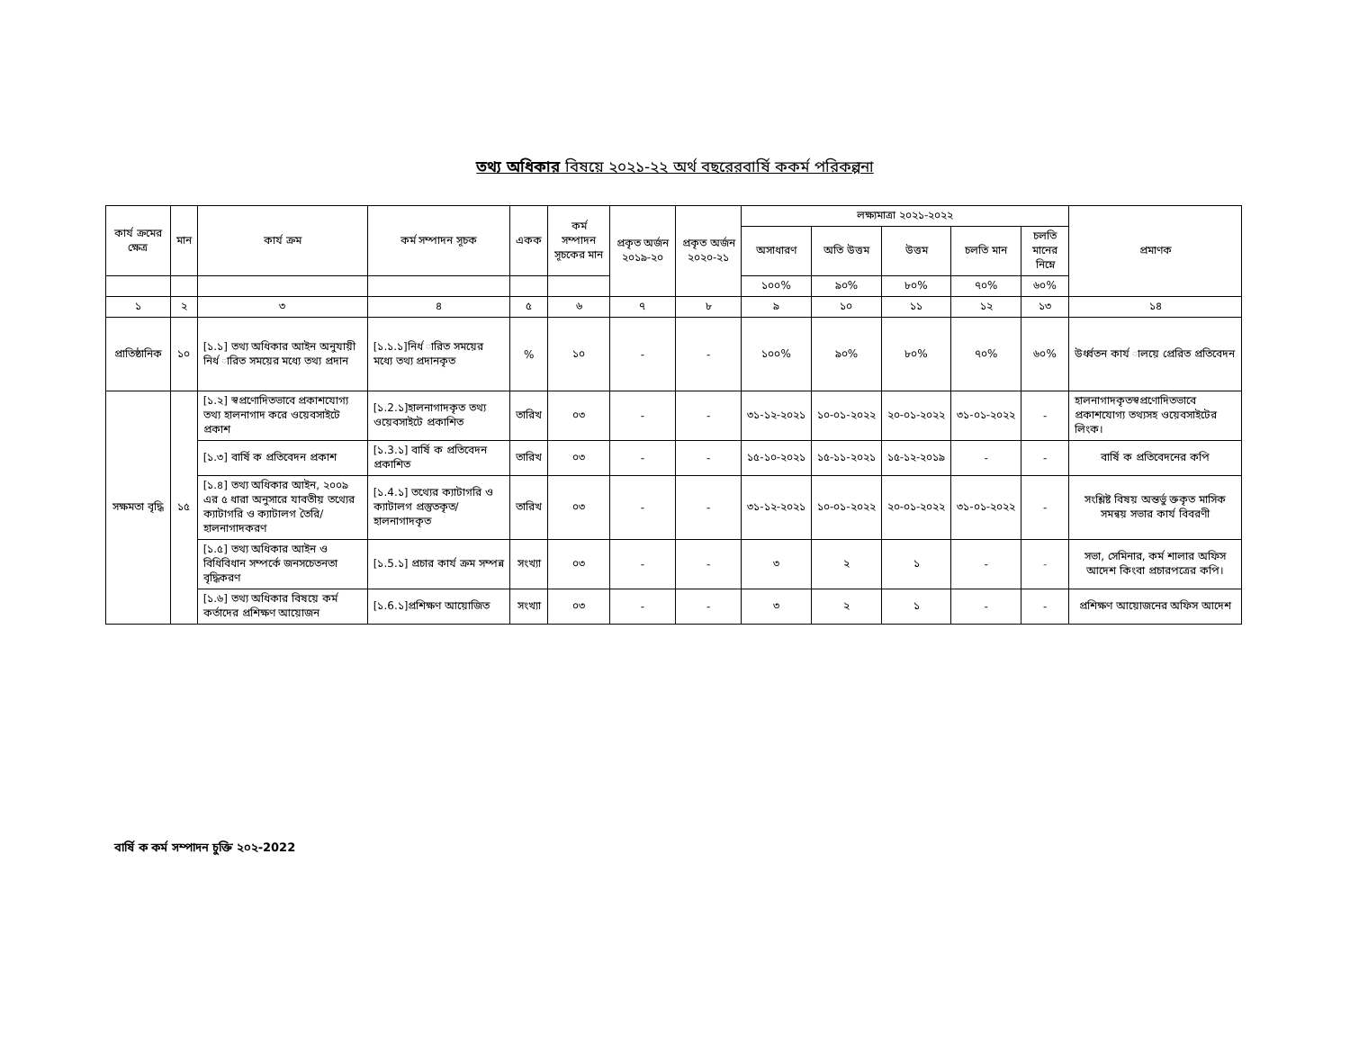তথ্য অধিকার বিষয়ে ২০২১-২২ অর্থ বছরেরবার্ষি ককর্ম পরিকল্পনা
| কার্য ক্রমের ক্ষেত্র | মান | কার্য ক্রম | কর্ম সম্পাদন সূচক | একক | কর্ম সম্পাদন সূচকের মান | প্রকৃত অর্জন ২০১৯-২০ | প্রকৃত অর্জন ২০২০-২১ | লক্ষ্যমাত্রা ২০২১-২০২২ | | | | | প্রমাণক |
| --- | --- | --- | --- | --- | --- | --- | --- | --- | --- | --- | --- | --- | --- |
| | | | | | | | | অসাধারণ | অতি উত্তম | উত্তম | চলতি মান | চলতি মানের নিম্নে | |
| | | | | | | | | ১০০% | ৯০% | ৮০% | ৭০% | ৬০% | |
| ১ | ২ | ৩ | ৪ | ৫ | ৬ | ৭ | ৮ | ৯ | ১০ | ১১ | ১২ | ১৩ | ১৪ |
| প্রাতিষ্ঠানিক | ১০ | [১.১] তথ্য অধিকার আইন অনুযায়ী নির্ধ ারিত সময়ের মধ্যে তথ্য প্রদান | [১.১.১]নির্ধ ারিত সময়ের মধ্যে তথ্য প্রদানকৃত | % | ১০ | - | - | ১০০% | ৯০% | ৮০% | ৭০% | ৬০% | উর্ধ্বতন কার্য ালয়ে প্রেরিত প্রতিবেদন |
| সক্ষমতা বৃদ্ধি | ১৫ | [১.২] স্বপ্রণোদিতভাবে প্রকাশযোগ্য তথ্য হালনাগাদ করে ওয়েবসাইটে প্রকাশ | [১.2.১]হালনাগাদকৃত তথ্য ওয়েবসাইটে প্রকাশিত | তারিখ | ০৩ | - | - | ৩১-১২-২০২১ | ১০-০১-২০২২ | ২০-০১-২০২২ | ৩১-০১-২০২২ | - | হালনাগাদকৃতস্বপ্রণোদিতভাবে প্রকাশযোগ্য তথ্যসহ ওয়েবসাইটের লিংক। |
| | | [১.৩] বার্ষি ক প্রতিবেদন প্রকাশ | [১.3.১] বার্ষি ক প্রতিবেদন প্রকাশিত | তারিখ | ০৩ | - | - | ১৫-১০-২০২১ | ১৫-১১-২০২১ | ১৫-১২-২০১৯ | - | - | বার্ষি ক প্রতিবেদনের কপি |
| | | [১.৪] তথ্য অধিকার আইন, ২০০৯ এর ৫ ধারা অনুসারে যাবতীয় তথ্যের ক্যাটাগরি ও ক্যাটালগ তৈরি/ হালনাগাদকরণ | [১.4.১] তথ্যের ক্যাটাগরি ও ক্যাটালগ প্রস্তুতকৃত/হালনাগাদকৃত | তারিখ | ০৩ | - | - | ৩১-১২-২০২১ | ১০-০১-২০২২ | ২০-০১-২০২২ | ৩১-০১-২০২২ | - | সংশ্লিষ্ট বিষয় অন্তর্ভু ক্তকৃত মাসিক সমন্বয় সভার কার্য বিবরণী |
| | | [১.৫] তথ্য অধিকার আইন ও বিধিবিধান সম্পর্কে জনসচেতনতা বৃদ্ধিকরণ | [১.5.১] প্রচার কার্য ক্রম সম্পন্ন | সংখ্যা | ০৩ | - | - | ৩ | ২ | ১ | - | - | সভা, সেমিনার, কর্ম শালার অফিস আদেশ কিংবা প্রচারপত্রের কপি। |
| | | [১.৬] তথ্য অধিকার বিষয়ে কর্ম কর্তাদের প্রশিক্ষণ আয়োজন | [১.6.১]প্রশিক্ষণ আয়োজিত | সংখ্যা | ০৩ | - | - | ৩ | ২ | ১ | - | - | প্রশিক্ষণ আয়োজনের অফিস আদেশ |
বার্ষি ক কর্ম সম্পাদন চুক্তি ২০২-2022